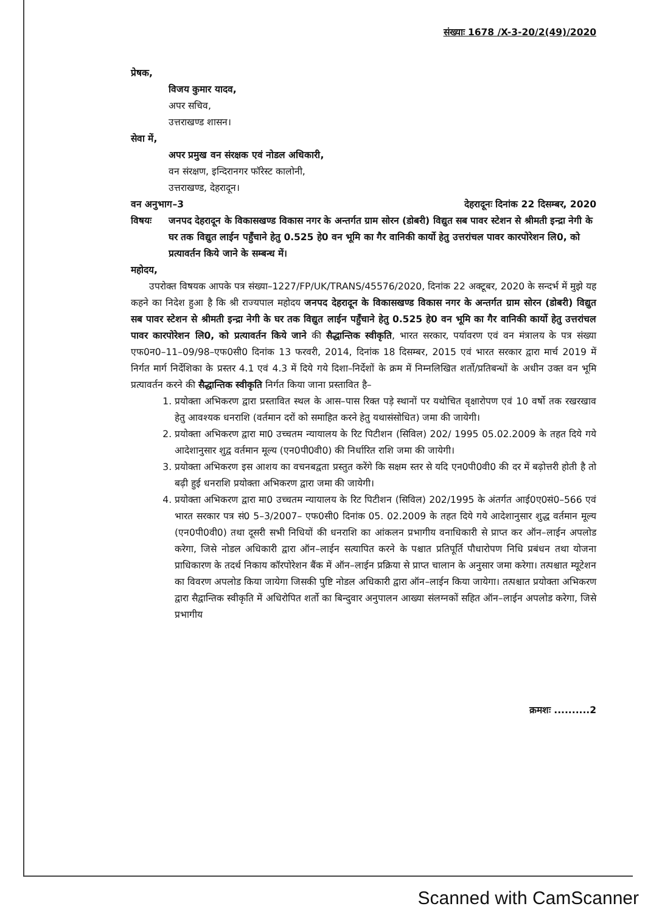संख्याः 1678 /X-3-20/2(49)/2020
प्रेषक,
विजय कुमार यादव,
अपर सचिव,
उत्तराखण्ड शासन।
सेवा में,
अपर प्रमुख वन संरक्षक एवं नोडल अधिकारी,
वन संरक्षण, इन्दिरानगर फॉरेस्ट कालोनी,
उत्तराखण्ड, देहरादून।
वन अनुभाग–3 देहरादूनः दिनांक 22 दिसम्बर, 2020
विषयः जनपद देहरादून के विकासखण्ड विकास नगर के अन्तर्गत ग्राम सोरन (डोबरी) विद्युत सब पावर स्टेशन से श्रीमती इन्द्रा नेगी के घर तक विद्युत लाईन पहुँचाने हेतु 0.525 हे0 वन भूमि का गैर वानिकी कार्यो हेतु उत्तरांचल पावर कारपोरेशन लि0, को प्रत्यावर्तन किये जाने के सम्बन्ध में।
महोदय,
उपरोक्त विषयक आपके पत्र संख्या–1227/FP/UK/TRANS/45576/2020, दिनांक 22 अक्टूबर, 2020 के सन्दर्भ में मुझे यह कहने का निदेश हुआ है कि श्री राज्यपाल महोदय जनपद देहरादून के विकासखण्ड विकास नगर के अन्तर्गत ग्राम सोरन (डोबरी) विद्युत सब पावर स्टेशन से श्रीमती इन्द्रा नेगी के घर तक विद्युत लाईन पहुँचाने हेतु 0.525 हे0 वन भूमि का गैर वानिकी कार्यो हेतु उत्तरांचल पावर कारपोरेशन लि0, को प्रत्यावर्तन किये जाने की सैद्धान्तिक स्वीकृति, भारत सरकार, पर्यावरण एवं वन मंत्रालय के पत्र संख्या एफ0न0–11–09/98–एफ0सी0 दिनांक 13 फरवरी, 2014, दिनांक 18 दिसम्बर, 2015 एवं भारत सरकार द्वारा मार्च 2019 में निर्गत मार्ग निर्देशिका के प्रस्तर 4.1 एवं 4.3 में दिये गये दिशा–निर्देशों के क्रम में निम्नलिखित शर्तो/प्रतिबन्धों के अधीन उक्त वन भूमि प्रत्यावर्तन करने की सैद्धान्तिक स्वीकृति निर्गत किया जाना प्रस्तावित है–
1. प्रयोक्ता अभिकरण द्वारा प्रस्तावित स्थल के आस–पास रिक्त पड़े स्थानों पर यथोचित वृक्षारोपण एवं 10 वर्षो तक रखरखाव हेतु आवश्यक धनराशि (वर्तमान दरों को समाहित करने हेतु यथासंसोधित) जमा की जायेगी।
2. प्रयोक्ता अभिकरण द्वारा मा0 उच्चतम न्यायालय के रिट पिटीशन (सिविल) 202/ 1995 05.02.2009 के तहत दिये गये आदेशानुसार शुद्व वर्तमान मूल्य (एन0पी0वी0) की निर्धारित राशि जमा की जायेगी।
3. प्रयोक्ता अभिकरण इस आशय का वचनबद्वता प्रस्तुत करेंगे कि सक्षम स्तर से यदि एन0पी0वी0 की दर में बढ़ोत्तरी होती है तो बढ़ी हुई धनराशि प्रयोक्ता अभिकरण द्वारा जमा की जायेगी।
4. प्रयोक्ता अभिकरण द्वारा मा0 उच्चतम न्यायालय के रिट पिटीशन (सिविल) 202/1995 के अंतर्गत आई0ए0सं0–566 एवं भारत सरकार पत्र सं0 5–3/2007– एफ0सी0 दिनांक 05. 02.2009 के तहत दिये गये आदेशानुसार शुद्ध वर्तमान मूल्य (एन0पी0वी0) तथा दूसरी सभी निधियों की धनराशि का आंकलन प्रभागीय वनाधिकारी से प्राप्त कर ऑन–लाईन अपलोड करेगा, जिसे नोडल अधिकारी द्वारा ऑन–लाईन सत्यापित करने के पश्चात प्रतिपूर्ति पौधारोपण निधि प्रबंधन तथा योजना प्राधिकारण के तदर्थ निकाय कॉरपोरेशन बैंक में ऑन–लाईन प्रक्रिया से प्राप्त चालान के अनुसार जमा करेगा। तत्पश्चात म्यूटेशन का विवरण अपलोड किया जायेगा जिसकी पुष्टि नोडल अधिकारी द्वारा ऑन–लाईन किया जायेगा। तत्पश्चात प्रयोक्ता अभिकरण द्वारा सैद्वान्तिक स्वीकृति में अधिरोपित शर्तो का बिन्दुवार अनुपालन आख्या संलग्नकों सहित ऑन–लाईन अपलोड करेगा, जिसे प्रभागीय
क्रमशः ..........2
Scanned with CamScanner